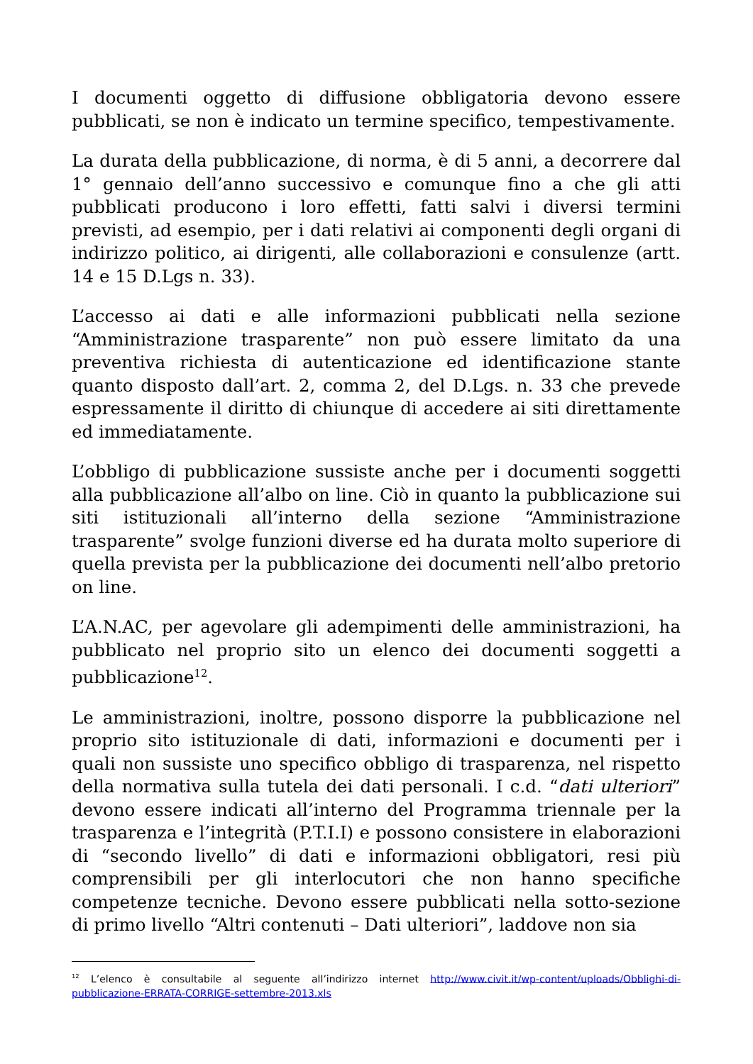I documenti oggetto di diffusione obbligatoria devono essere pubblicati, se non è indicato un termine specifico, tempestivamente.
La durata della pubblicazione, di norma, è di 5 anni, a decorrere dal 1° gennaio dell’anno successivo e comunque fino a che gli atti pubblicati producono i loro effetti, fatti salvi i diversi termini previsti, ad esempio, per i dati relativi ai componenti degli organi di indirizzo politico, ai dirigenti, alle collaborazioni e consulenze (artt. 14 e 15 D.Lgs n. 33).
L’accesso ai dati e alle informazioni pubblicati nella sezione “Amministrazione trasparente” non può essere limitato da una preventiva richiesta di autenticazione ed identificazione stante quanto disposto dall’art. 2, comma 2, del D.Lgs. n. 33 che prevede espressamente il diritto di chiunque di accedere ai siti direttamente ed immediatamente.
L’obbligo di pubblicazione sussiste anche per i documenti soggetti alla pubblicazione all’albo on line. Ciò in quanto la pubblicazione sui siti istituzionali all’interno della sezione “Amministrazione trasparente” svolge funzioni diverse ed ha durata molto superiore di quella prevista per la pubblicazione dei documenti nell’albo pretorio on line.
L’A.N.AC, per agevolare gli adempimenti delle amministrazioni, ha pubblicato nel proprio sito un elenco dei documenti soggetti a pubblicazione<sup>12</sup>.
Le amministrazioni, inoltre, possono disporre la pubblicazione nel proprio sito istituzionale di dati, informazioni e documenti per i quali non sussiste uno specifico obbligo di trasparenza, nel rispetto della normativa sulla tutela dei dati personali. I c.d. “dati ulteriori” devono essere indicati all’interno del Programma triennale per la trasparenza e l’integrità (P.T.I.I) e possono consistere in elaborazioni di “secondo livello” di dati e informazioni obbligatori, resi più comprensibili per gli interlocutori che non hanno specifiche competenze tecniche. Devono essere pubblicati nella sotto-sezione di primo livello “Altri contenuti – Dati ulteriori”, laddove non sia
<sup>12</sup> L’elenco è consultabile al seguente all’indirizzo internet http://www.civit.it/wp-content/uploads/Obblighi-di-pubblicazione-ERRATA-CORRIGE-settembre-2013.xls